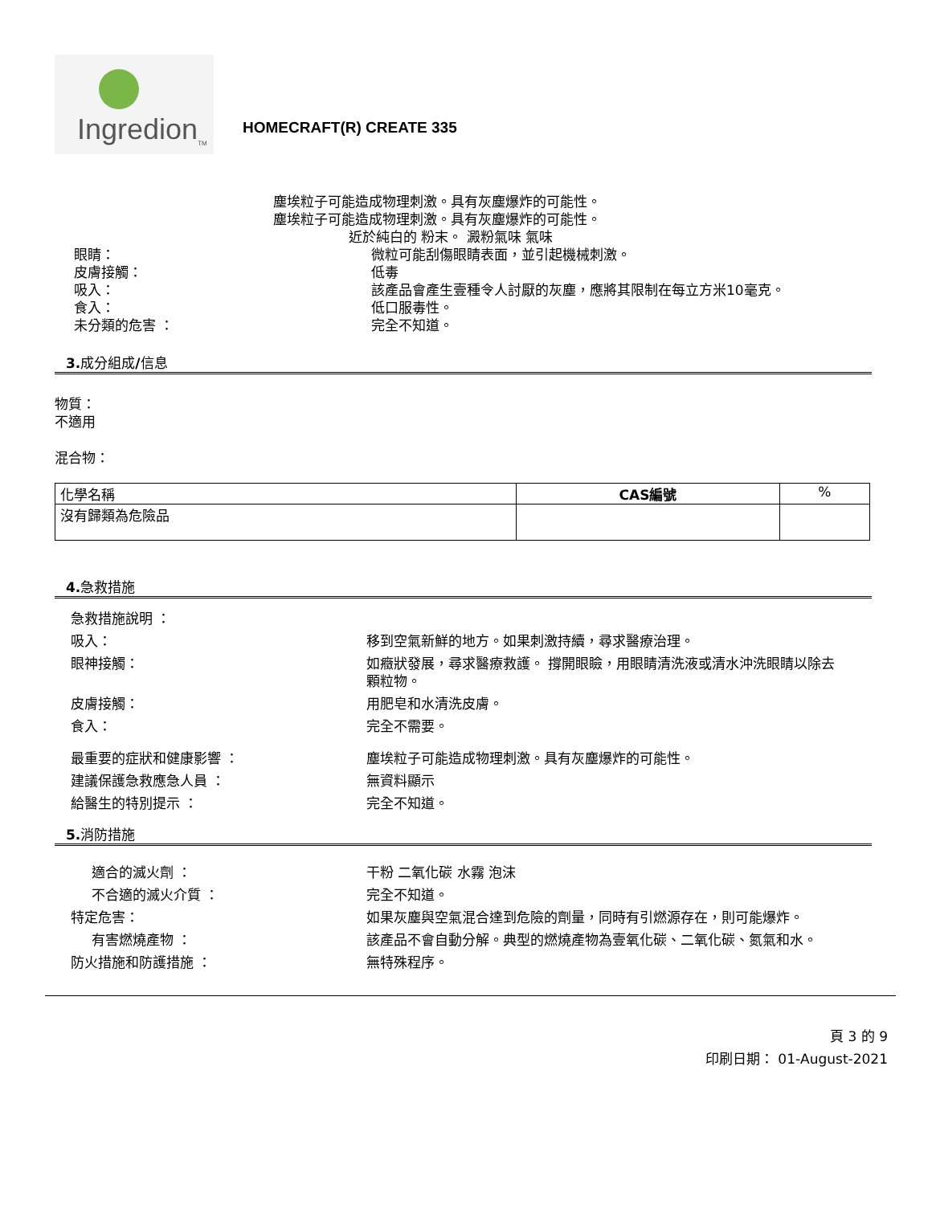Ingredion<sub>TM</sub>
HOMECRAFT(R) CREATE 335
塵埃粒子可能造成物理刺激。具有灰塵爆炸的可能性。
塵埃粒子可能造成物理刺激。具有灰塵爆炸的可能性。
近於純白的 粉末。 澱粉氣味 氣味
眼睛： 微粒可能刮傷眼睛表面，並引起機械刺激。
皮膚接觸： 低毒
吸入： 該產品會產生壹種令人討厭的灰塵，應將其限制在每立方米10毫克。
食入： 低口服毒性。
未分類的危害 ： 完全不知道。
3. 成分組成/信息
物質：
不適用
混合物：
| 化學名稱 | CAS編號 | % |
| --- | --- | --- |
| 沒有歸類為危險品 | | |
4. 急救措施
急救措施說明 ：
吸入： 移到空氣新鮮的地方。如果刺激持續，尋求醫療治理。
眼神接觸： 如癥狀發展，尋求醫療救護。 撐開眼瞼，用眼睛清洗液或清水沖洗眼睛以除去顆粒物。
皮膚接觸： 用肥皂和水清洗皮膚。
食入： 完全不需要。
最重要的症狀和健康影響 ： 塵埃粒子可能造成物理刺激。具有灰塵爆炸的可能性。
建議保護急救應急人員 ： 無資料顯示
給醫生的特別提示 ： 完全不知道。
5. 消防措施
適合的滅火劑 ： 干粉 二氧化碳 水霧 泡沫
不合適的滅火介質 ： 完全不知道。
特定危害： 如果灰塵與空氣混合達到危險的劑量，同時有引燃源存在，則可能爆炸。
有害燃燒產物 ： 該產品不會自動分解。典型的燃燒產物為壹氧化碳、二氧化碳、氮氣和水。
防火措施和防護措施 ： 無特殊程序。
頁 3 的 9
印刷日期： 01-August-2021